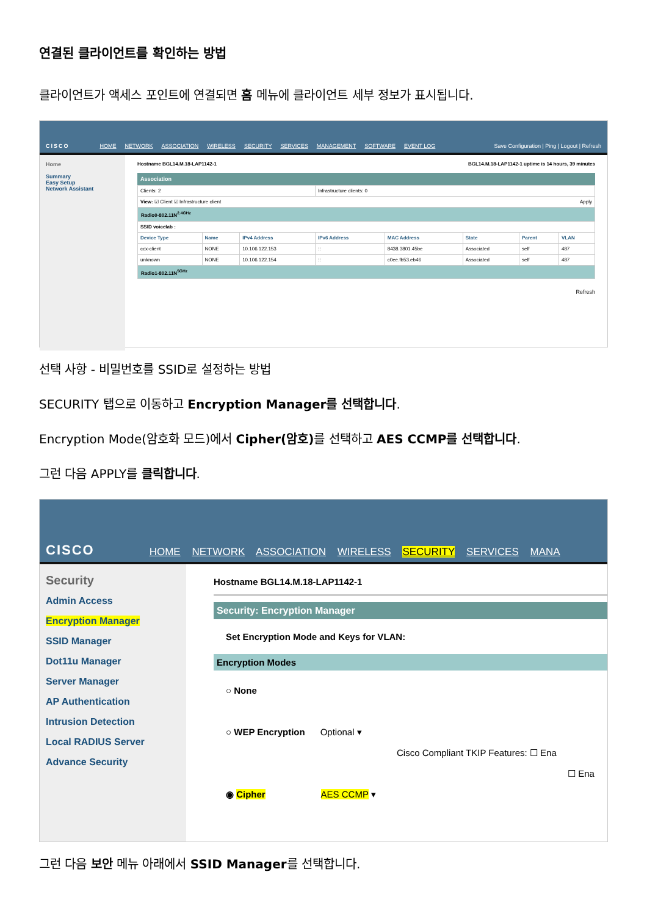연결된 클라이언트를 확인하는 방법
클라이언트가 액세스 포인트에 연결되면 홈 메뉴에 클라이언트 세부 정보가 표시됩니다.
CISCO
HOME NETWORK ASSOCIATION WIRELESS SECURITY SERVICES MANAGEMENT SOFTWARE EVENT LOG
Save Configuration | Ping | Logout | Refresh
Home
Summary
Easy Setup
Network Assistant
Hostname BGL14.M.18-LAP1142-1 BGL14.M.18-LAP1142-1 uptime is 14 hours, 39 minutes
Association
| Clients: 2 | | | Infrastructure clients: 0 | | | | |
| View: ☑ Client ☑ Infrastructure client Apply | | | | | | | |
| Radio0-802.11N<sup>2.4GHz</sup> | | | | | | | |
| SSID voicelab : | | | | | | | |
| Device Type | Name | IPv4 Address | IPv6 Address | MAC Address | State | Parent | VLAN |
| ccx-client | NONE | 10.106.122.153 | :: | 8438.3801.45be | Associated | self | 487 |
| unknown | NONE | 10.106.122.154 | :: | c0ee.fb53.eb46 | Associated | self | 487 |
| Radio1-802.11N<sup>5GHz</sup> | | | | | | | |
Refresh
선택 사항 - 비밀번호를 SSID로 설정하는 방법
SECURITY 탭으로 이동하고 Encryption Manager를 선택합니다.
Encryption Mode(암호화 모드)에서 Cipher(암호) 를 선택하고 AES CCMP를 선택합니다.
그런 다음 APPLY를 클릭합니다.
CISCO
HOME NETWORK ASSOCIATION WIRELESS SECURITY SERVICES MANA
Security
Admin Access
Encryption Manager
SSID Manager
Dot11u Manager
Server Manager
AP Authentication
Intrusion Detection
Local RADIUS Server
Advance Security
Hostname BGL14.M.18-LAP1142-1
Security: Encryption Manager
Set Encryption Mode and Keys for VLAN:
Encryption Modes
○ None
○ WEP Encryption Optional ▾
Cisco Compliant TKIP Features: ☐ Ena
☐ Ena
◉ Cipher AES CCMP ▾
그런 다음 보안 메뉴 아래에서 SSID Manager를 선택합니다.